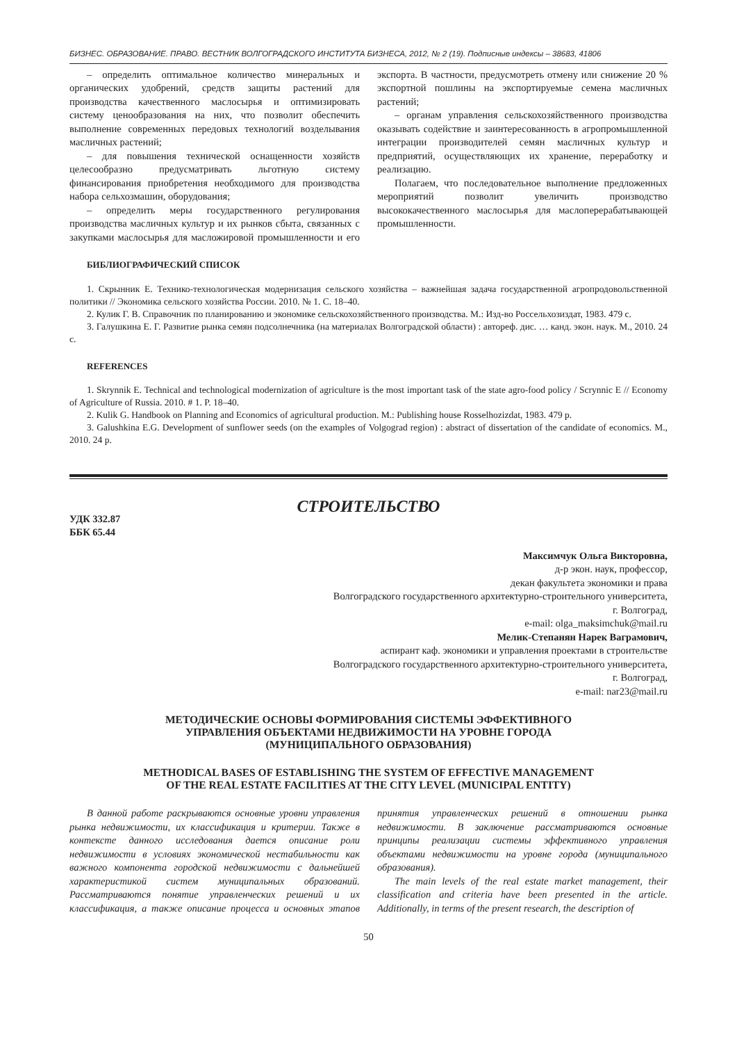БИЗНЕС. ОБРАЗОВАНИЕ. ПРАВО. ВЕСТНИК ВОЛГОГРАДСКОГО ИНСТИТУТА БИЗНЕСА, 2012, № 2 (19). Подписные индексы – 38683, 41806
– определить оптимальное количество минеральных и органических удобрений, средств защиты растений для производства качественного маслосырья и оптимизировать систему ценообразования на них, что позволит обеспечить выполнение современных передовых технологий возделывания масличных растений;
– для повышения технической оснащенности хозяйств целесообразно предусматривать льготную систему финансирования приобретения необходимого для производства набора сельхозмашин, оборудования;
– определить меры государственного регулирования производства масличных культур и их рынков сбыта, связанных с закупками маслосырья для масложировой промышленности и его экспорта. В частности, предусмотреть отмену или снижение 20 % экспортной пошлины на экспортируемые семена масличных растений;
– органам управления сельскохозяйственного производства оказывать содействие и заинтересованность в агропромышленной интеграции производителей семян масличных культур и предприятий, осуществляющих их хранение, переработку и реализацию.
Полагаем, что последовательное выполнение предложенных мероприятий позволит увеличить производство высококачественного маслосырья для маслоперерабатывающей промышленности.
БИБЛИОГРАФИЧЕСКИЙ СПИСОК
1. Скрынник Е. Технико-технологическая модернизация сельского хозяйства – важнейшая задача государственной агропродовольственной политики // Экономика сельского хозяйства России. 2010. № 1. С. 18–40.
2. Кулик Г. В. Справочник по планированию и экономике сельскохозяйственного производства. М.: Изд-во Россельхозиздат, 1983. 479 с.
3. Галушкина Е. Г. Развитие рынка семян подсолнечника (на материалах Волгоградской области) : автореф. дис. … канд. экон. наук. М., 2010. 24 с.
REFERENCES
1. Skrynnik E. Technical and technological modernization of agriculture is the most important task of the state agro-food policy / Scrynnic E // Economy of Agriculture of Russia. 2010. # 1. P. 18–40.
2. Kulik G. Handbook on Planning and Economics of agricultural production. M.: Publishing house Rosselhozizdat, 1983. 479 p.
3. Galushkina E.G. Development of sunflower seeds (on the examples of Volgograd region) : abstract of dissertation of the candidate of economics. M., 2010. 24 p.
СТРОИТЕЛЬСТВО
УДК 332.87
ББК 65.44
Максимчук Ольга Викторовна,
д-р экон. наук, профессор,
декан факультета экономики и права
Волгоградского государственного архитектурно-строительного университета,
г. Волгоград,
e-mail: olga_maksimchuk@mail.ru
Мелик-Степанян Нарек Ваграмович,
аспирант каф. экономики и управления проектами в строительстве
Волгоградского государственного архитектурно-строительного университета,
г. Волгоград,
e-mail: nar23@mail.ru
МЕТОДИЧЕСКИЕ ОСНОВЫ ФОРМИРОВАНИЯ СИСТЕМЫ ЭФФЕКТИВНОГО
УПРАВЛЕНИЯ ОБЪЕКТАМИ НЕДВИЖИМОСТИ НА УРОВНЕ ГОРОДА
(МУНИЦИПАЛЬНОГО ОБРАЗОВАНИЯ)
METHODICAL BASES OF ESTABLISHING THE SYSTEM OF EFFECTIVE MANAGEMENT
OF THE REAL ESTATE FACILITIES AT THE CITY LEVEL (MUNICIPAL ENTITY)
В данной работе раскрываются основные уровни управления рынка недвижимости, их классификация и критерии. Также в контексте данного исследования дается описание роли недвижимости в условиях экономической нестабильности как важного компонента городской недвижимости с дальнейшей характеристикой систем муниципальных образований. Рассматриваются понятие управленческих решений и их классификация, а также описание процесса и основных этапов принятия управленческих решений в отношении рынка недвижимости. В заключение рассматриваются основные принципы реализации системы эффективного управления объектами недвижимости на уровне города (муниципального образования).
The main levels of the real estate market management, their classification and criteria have been presented in the article. Additionally, in terms of the present research, the description of
50